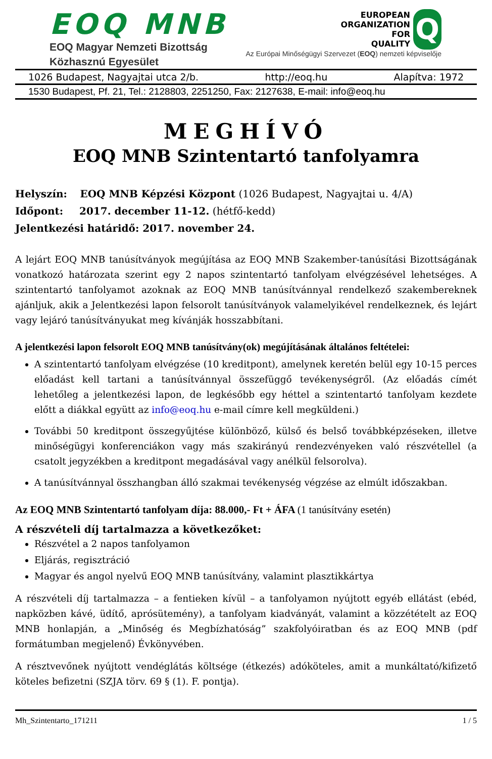EOQ MNB
EOQ Magyar Nemzeti Bizottság
Közhasznú Egyesület
EUROPEAN
ORGANIZATION
FOR
QUALITY
Q
Az Európai Minőségügyi Szervezet (EOQ) nemzeti képviselője
1026 Budapest, Nagyajtai utca 2/b. http://eoq.hu Alapítva: 1972
1530 Budapest, Pf. 21, Tel.: 2128803, 2251250, Fax: 2127638, E-mail: info@eoq.hu
MEGHÍVÓ
EOQ MNB Szintentartó tanfolyamra
Helyszín: EOQ MNB Képzési Központ (1026 Budapest, Nagyajtai u. 4/A)
Időpont: 2017. december 11-12. (hétfő-kedd)
Jelentkezési határidő: 2017. november 24.
A lejárt EOQ MNB tanúsítványok megújítása az EOQ MNB Szakember-tanúsítási Bizottságának vonatkozó határozata szerint egy 2 napos szintentartó tanfolyam elvégzésével lehetséges. A szintentartó tanfolyamot azoknak az EOQ MNB tanúsítvánnyal rendelkező szakembereknek ajánljuk, akik a Jelentkezési lapon felsorolt tanúsítványok valamelyikével rendelkeznek, és lejárt vagy lejáró tanúsítványukat meg kívánják hosszabbítani.
A jelentkezési lapon felsorolt EOQ MNB tanúsítvány(ok) megújításának általános feltételei:
A szintentartó tanfolyam elvégzése (10 kreditpont), amelynek keretén belül egy 10-15 perces előadást kell tartani a tanúsítvánnyal összefüggő tevékenységről. (Az előadás címét lehetőleg a jelentkezési lapon, de legkésőbb egy héttel a szintentartó tanfolyam kezdete előtt a diákkal együtt az info@eoq.hu e-mail címre kell megküldeni.)
További 50 kreditpont összegyűjtése különböző, külső és belső továbbképzéseken, illetve minőségügyi konferenciákon vagy más szakirányú rendezvényeken való részvétellel (a csatolt jegyzékben a kreditpont megadásával vagy anélkül felsorolva).
A tanúsítvánnyal összhangban álló szakmai tevékenység végzése az elmúlt időszakban.
Az EOQ MNB Szintentartó tanfolyam díja: 88.000,- Ft + ÁFA (1 tanúsítvány esetén)
A részvételi díj tartalmazza a következőket:
Részvétel a 2 napos tanfolyamon
Eljárás, regisztráció
Magyar és angol nyelvű EOQ MNB tanúsítvány, valamint plasztikkártya
A részvételi díj tartalmazza – a fentieken kívül – a tanfolyamon nyújtott egyéb ellátást (ebéd, napközben kávé, üdítő, aprósütemény), a tanfolyam kiadványát, valamint a közzétételt az EOQ MNB honlapján, a „Minőség és Megbízhatóság” szakfolyóiratban és az EOQ MNB (pdf formátumban megjelenő) Évkönyvében.
A résztvevőnek nyújtott vendéglátás költsége (étkezés) adóköteles, amit a munkáltató/kifizető köteles befizetni (SZJA törv. 69 § (1). F. pontja).
Mh_Szintentarto_171211 1 / 5